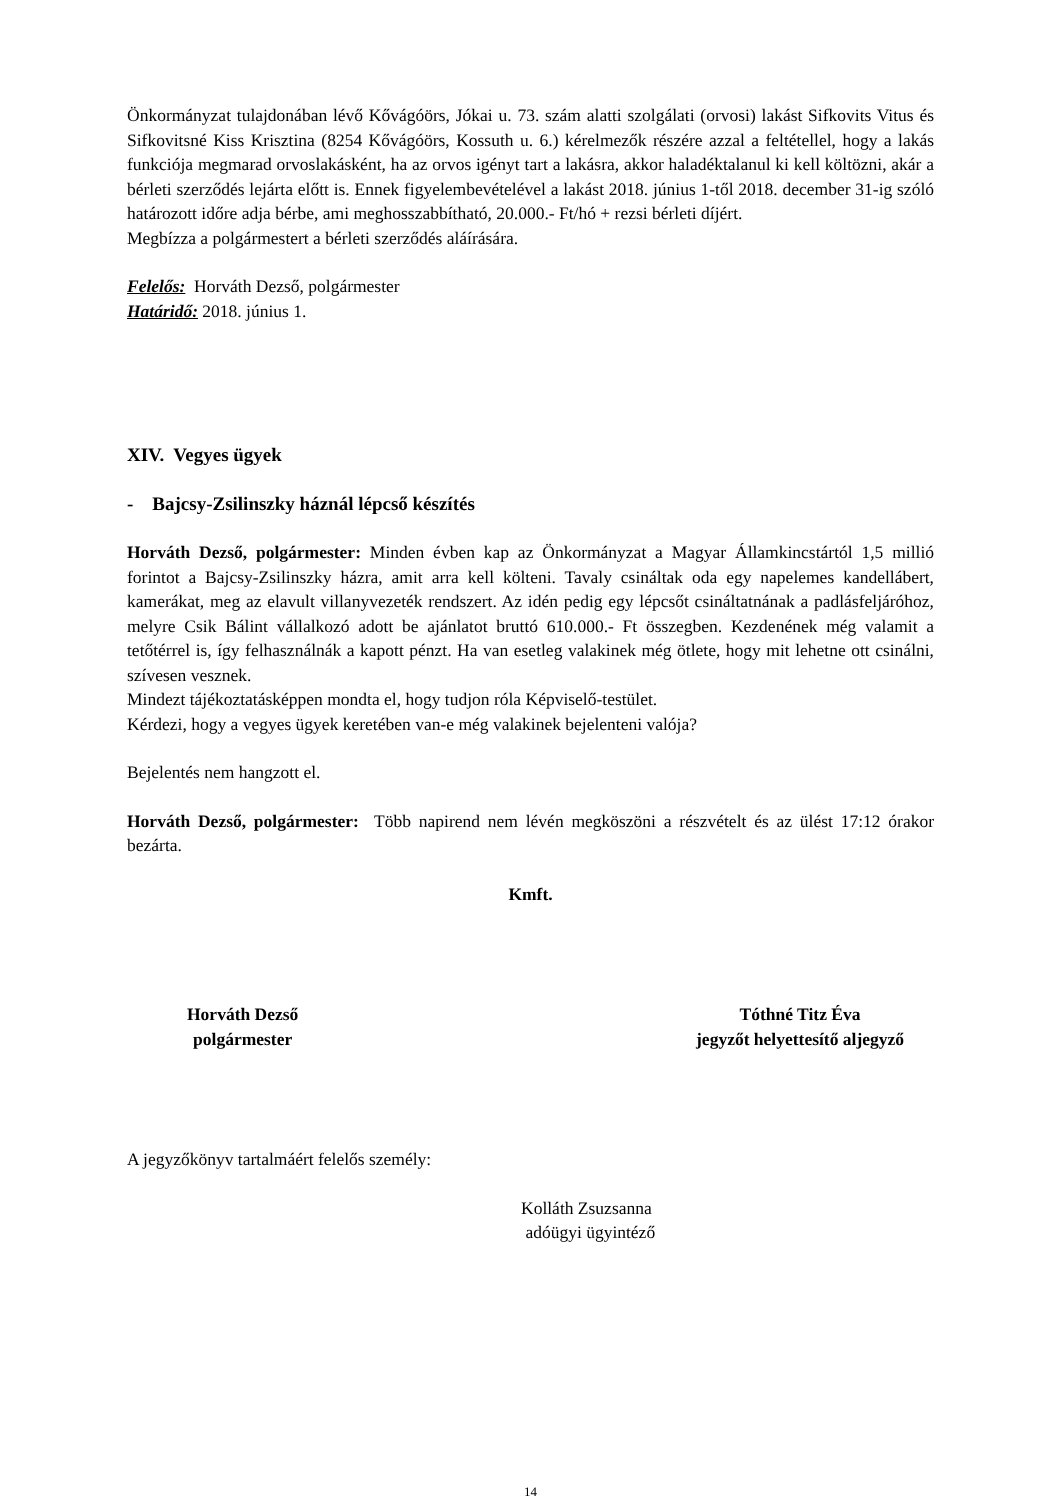Önkormányzat tulajdonában lévő Kővágóörs, Jókai u. 73. szám alatti szolgálati (orvosi) lakást Sifkovits Vitus és Sifkovitsné Kiss Krisztina (8254 Kővágóörs, Kossuth u. 6.) kérelmezők részére azzal a feltétellel, hogy a lakás funkciója megmarad orvoslakásként, ha az orvos igényt tart a lakásra, akkor haladéktalanul ki kell költözni, akár a bérleti szerződés lejárta előtt is. Ennek figyelembevételével a lakást 2018. június 1-től 2018. december 31-ig szóló határozott időre adja bérbe, ami meghosszabbítható, 20.000.- Ft/hó + rezsi bérleti díjért.
Megbízza a polgármestert a bérleti szerződés aláírására.
Felelős: Horváth Dezső, polgármester
Határidő: 2018. június 1.
XIV. Vegyes ügyek
- Bajcsy-Zsilinszky háznál lépcső készítés
Horváth Dezső, polgármester: Minden évben kap az Önkormányzat a Magyar Államkincstártól 1,5 millió forintot a Bajcsy-Zsilinszky házra, amit arra kell költeni. Tavaly csináltak oda egy napelemes kandellábert, kamerákat, meg az elavult villanyvezeték rendszert. Az idén pedig egy lépcsőt csináltatnának a padlásfeljáróhoz, melyre Csik Bálint vállalkozó adott be ajánlatot bruttó 610.000.- Ft összegben. Kezdenének még valamit a tetőtérrel is, így felhasználnák a kapott pénzt. Ha van esetleg valakinek még ötlete, hogy mit lehetne ott csinálni, szívesen vesznek.
Mindezt tájékoztatásképpen mondta el, hogy tudjon róla Képviselő-testület.
Kérdezi, hogy a vegyes ügyek keretében van-e még valakinek bejelenteni valója?
Bejelentés nem hangzott el.
Horváth Dezső, polgármester: Több napirend nem lévén megköszöni a részvételt és az ülést 17:12 órakor bezárta.
Kmft.
Horváth Dezső
polgármester
Tóthné Titz Éva
jegyzőt helyettesítő aljegyző
A jegyzőkönyv tartalmáért felelős személy:
Kolláth Zsuzsanna
adóügyi ügyintéző
14